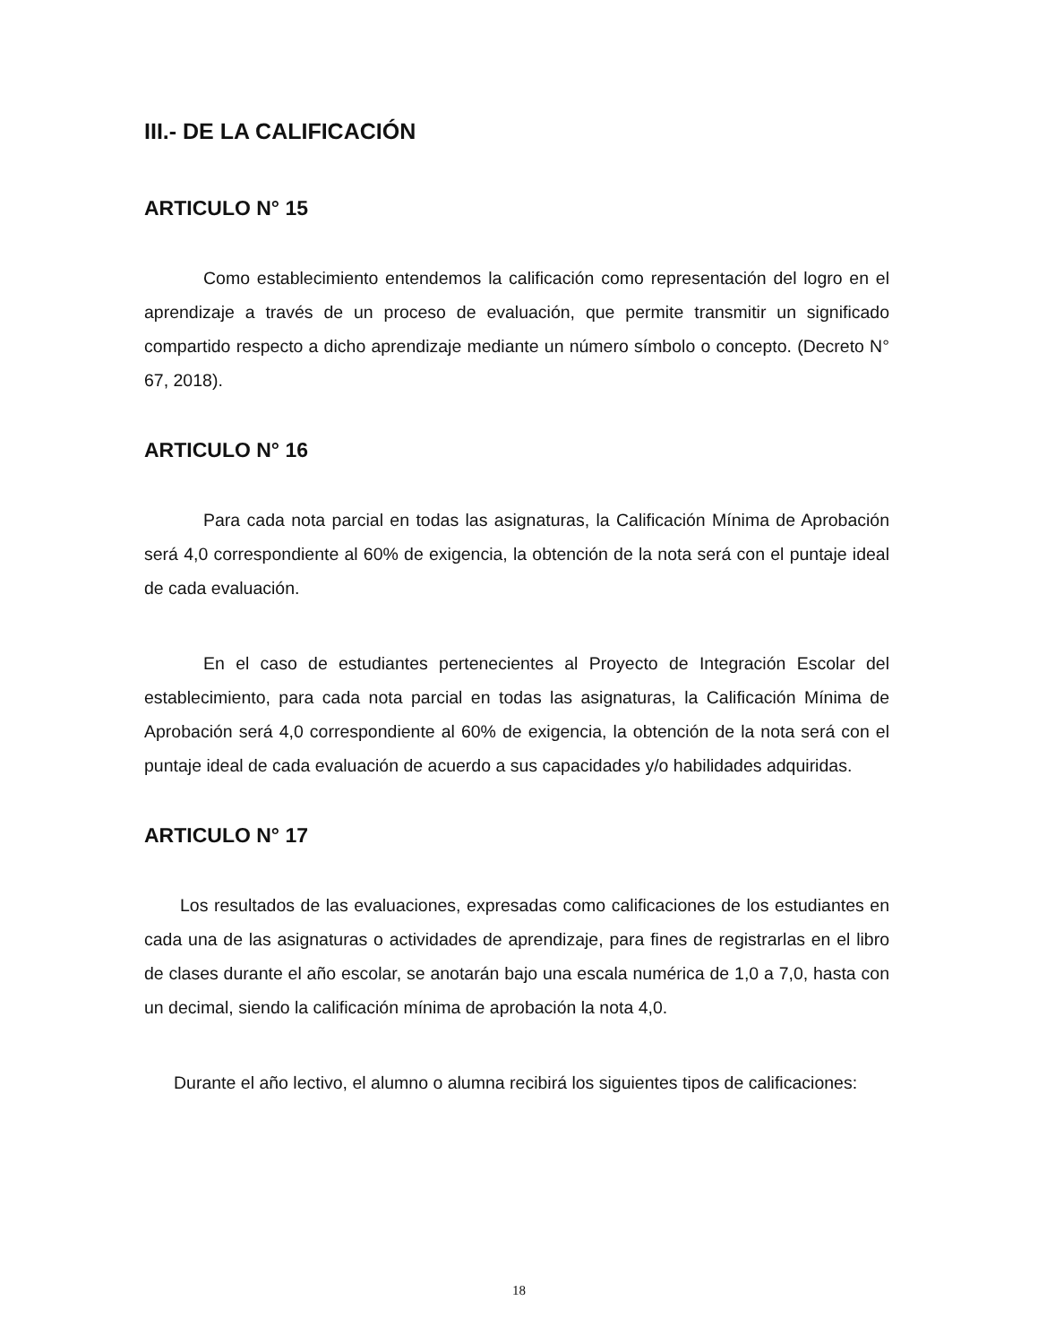III.- DE LA CALIFICACIÓN
ARTICULO N° 15
Como establecimiento entendemos la calificación como representación del logro en el aprendizaje a través de un proceso de evaluación, que permite transmitir un significado compartido respecto a dicho aprendizaje mediante un número símbolo o concepto. (Decreto N° 67, 2018).
ARTICULO N° 16
Para cada nota parcial en todas las asignaturas, la Calificación Mínima de Aprobación será 4,0 correspondiente al 60% de exigencia, la obtención de la nota será con el puntaje ideal de cada evaluación.
En el caso de estudiantes pertenecientes al Proyecto de Integración Escolar del establecimiento, para cada nota parcial en todas las asignaturas, la Calificación Mínima de Aprobación será 4,0 correspondiente al 60% de exigencia, la obtención de la nota será con el puntaje ideal de cada evaluación de acuerdo a sus capacidades y/o habilidades adquiridas.
ARTICULO N° 17
Los resultados de las evaluaciones, expresadas como calificaciones de los estudiantes en cada una de las asignaturas o actividades de aprendizaje, para fines de registrarlas en el libro de clases durante el año escolar, se anotarán bajo una escala numérica de 1,0 a 7,0, hasta con un decimal, siendo la calificación mínima de aprobación la nota 4,0.
Durante el año lectivo, el alumno o alumna recibirá los siguientes tipos de calificaciones:
18